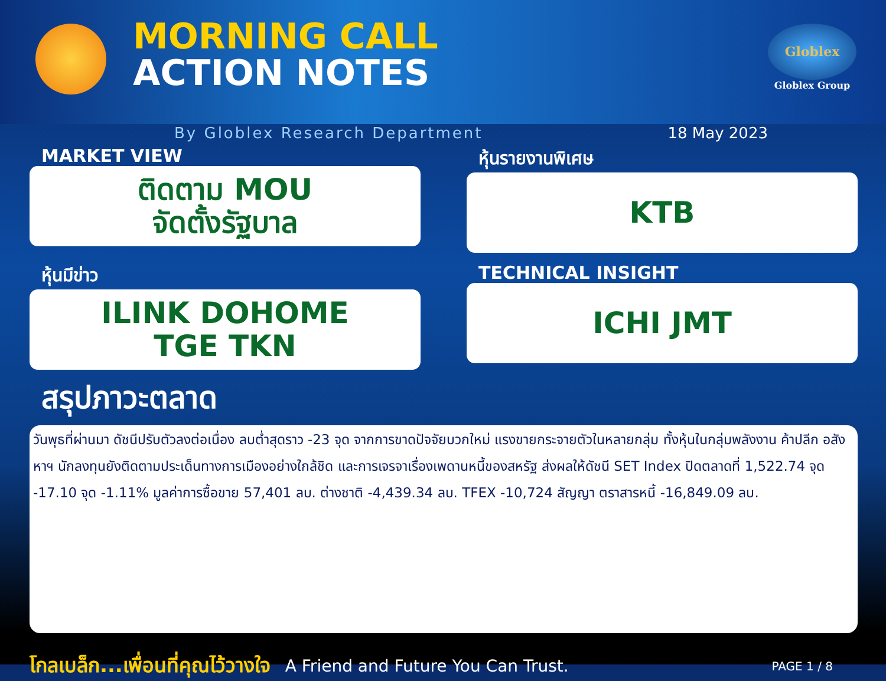MORNING CALL
ACTION NOTES
Globlex
Globlex Group
By Globlex Research Department 18 May 2023
MARKET VIEW
ติดตาม MOU
จัดตั้งรัฐบาล
หุ้นรายงานพิเศษ
KTB
หุ้นมีข่าว
ILINK DOHOME
TGE TKN
TECHNICAL INSIGHT
ICHI JMT
สรุปภาวะตลาด
วันพุธที่ผ่านมา ดัชนีปรับตัวลงต่อเนื่อง ลบต่ำสุดราว -23 จุด จากการขาดปัจจัยบวกใหม่ แรงขายกระจายตัวในหลายกลุ่ม ทั้งหุ้นในกลุ่มพลังงาน ค้าปลีก อสังหาฯ นักลงทุนยังติดตามประเด็นทางการเมืองอย่างใกล้ชิด และการเจรจาเรื่องเพดานหนี้ของสหรัฐ ส่งผลให้ดัชนี SET Index ปิดตลาดที่ 1,522.74 จุด -17.10 จุด -1.11% มูลค่าการซื้อขาย 57,401 ลบ. ต่างชาติ -4,439.34 ลบ. TFEX -10,724 สัญญา ตราสารหนี้ -16,849.09 ลบ.
โกลเบล็ก...เพื่อนที่คุณไว้วางใจ A Friend and Future You Can Trust. PAGE 1 / 8